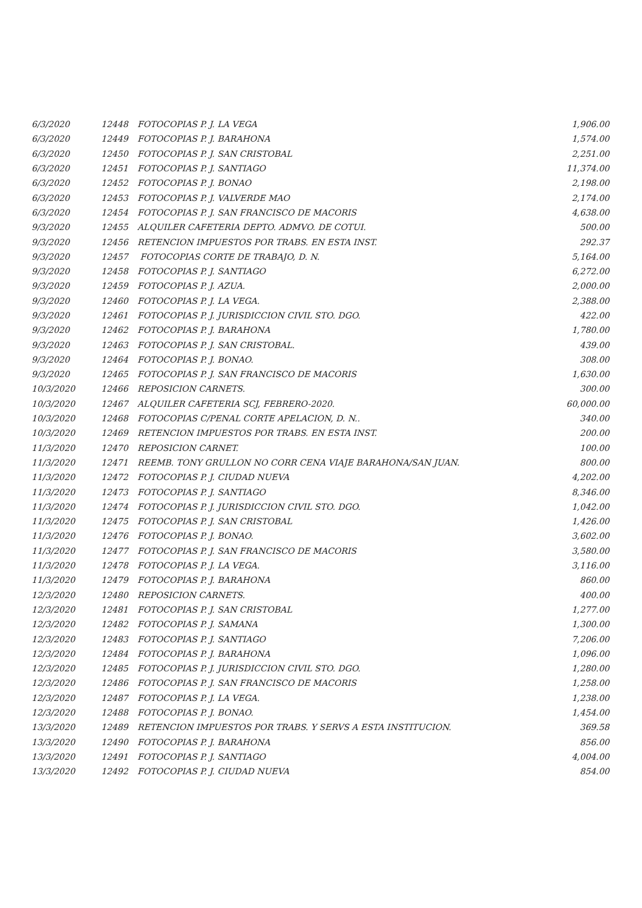| 6/3/2020 | 12448 | FOTOCOPIAS P. J. LA VEGA | 1,906.00 |
| 6/3/2020 | 12449 | FOTOCOPIAS P. J. BARAHONA | 1,574.00 |
| 6/3/2020 | 12450 | FOTOCOPIAS P. J. SAN CRISTOBAL | 2,251.00 |
| 6/3/2020 | 12451 | FOTOCOPIAS P. J. SANTIAGO | 11,374.00 |
| 6/3/2020 | 12452 | FOTOCOPIAS P. J. BONAO | 2,198.00 |
| 6/3/2020 | 12453 | FOTOCOPIAS P. J. VALVERDE MAO | 2,174.00 |
| 6/3/2020 | 12454 | FOTOCOPIAS P. J. SAN FRANCISCO DE MACORIS | 4,638.00 |
| 9/3/2020 | 12455 | ALQUILER CAFETERIA DEPTO. ADMVO. DE COTUI. | 500.00 |
| 9/3/2020 | 12456 | RETENCION IMPUESTOS POR TRABS. EN ESTA INST. | 292.37 |
| 9/3/2020 | 12457 | FOTOCOPIAS CORTE DE TRABAJO, D. N. | 5,164.00 |
| 9/3/2020 | 12458 | FOTOCOPIAS P. J. SANTIAGO | 6,272.00 |
| 9/3/2020 | 12459 | FOTOCOPIAS P. J. AZUA. | 2,000.00 |
| 9/3/2020 | 12460 | FOTOCOPIAS P. J. LA VEGA. | 2,388.00 |
| 9/3/2020 | 12461 | FOTOCOPIAS P. J. JURISDICCION CIVIL STO. DGO. | 422.00 |
| 9/3/2020 | 12462 | FOTOCOPIAS P. J. BARAHONA | 1,780.00 |
| 9/3/2020 | 12463 | FOTOCOPIAS P. J. SAN CRISTOBAL. | 439.00 |
| 9/3/2020 | 12464 | FOTOCOPIAS P. J. BONAO. | 308.00 |
| 9/3/2020 | 12465 | FOTOCOPIAS P. J. SAN FRANCISCO DE MACORIS | 1,630.00 |
| 10/3/2020 | 12466 | REPOSICION CARNETS. | 300.00 |
| 10/3/2020 | 12467 | ALQUILER CAFETERIA SCJ, FEBRERO-2020. | 60,000.00 |
| 10/3/2020 | 12468 | FOTOCOPIAS C/PENAL CORTE APELACION, D. N.. | 340.00 |
| 10/3/2020 | 12469 | RETENCION IMPUESTOS POR TRABS. EN ESTA INST. | 200.00 |
| 11/3/2020 | 12470 | REPOSICION CARNET. | 100.00 |
| 11/3/2020 | 12471 | REEMB. TONY GRULLON NO CORR CENA VIAJE BARAHONA/SAN JUAN. | 800.00 |
| 11/3/2020 | 12472 | FOTOCOPIAS P. J. CIUDAD NUEVA | 4,202.00 |
| 11/3/2020 | 12473 | FOTOCOPIAS P. J. SANTIAGO | 8,346.00 |
| 11/3/2020 | 12474 | FOTOCOPIAS P. J. JURISDICCION CIVIL STO. DGO. | 1,042.00 |
| 11/3/2020 | 12475 | FOTOCOPIAS P. J. SAN CRISTOBAL | 1,426.00 |
| 11/3/2020 | 12476 | FOTOCOPIAS P. J. BONAO. | 3,602.00 |
| 11/3/2020 | 12477 | FOTOCOPIAS P. J. SAN FRANCISCO DE MACORIS | 3,580.00 |
| 11/3/2020 | 12478 | FOTOCOPIAS P. J. LA VEGA. | 3,116.00 |
| 11/3/2020 | 12479 | FOTOCOPIAS P. J. BARAHONA | 860.00 |
| 12/3/2020 | 12480 | REPOSICION CARNETS. | 400.00 |
| 12/3/2020 | 12481 | FOTOCOPIAS P. J. SAN CRISTOBAL | 1,277.00 |
| 12/3/2020 | 12482 | FOTOCOPIAS P. J. SAMANA | 1,300.00 |
| 12/3/2020 | 12483 | FOTOCOPIAS P. J. SANTIAGO | 7,206.00 |
| 12/3/2020 | 12484 | FOTOCOPIAS P. J. BARAHONA | 1,096.00 |
| 12/3/2020 | 12485 | FOTOCOPIAS P. J. JURISDICCION CIVIL STO. DGO. | 1,280.00 |
| 12/3/2020 | 12486 | FOTOCOPIAS P. J. SAN FRANCISCO DE MACORIS | 1,258.00 |
| 12/3/2020 | 12487 | FOTOCOPIAS P. J. LA VEGA. | 1,238.00 |
| 12/3/2020 | 12488 | FOTOCOPIAS P. J. BONAO. | 1,454.00 |
| 13/3/2020 | 12489 | RETENCION IMPUESTOS POR TRABS. Y SERVS A ESTA INSTITUCION. | 369.58 |
| 13/3/2020 | 12490 | FOTOCOPIAS P. J. BARAHONA | 856.00 |
| 13/3/2020 | 12491 | FOTOCOPIAS P. J. SANTIAGO | 4,004.00 |
| 13/3/2020 | 12492 | FOTOCOPIAS P. J. CIUDAD NUEVA | 854.00 |